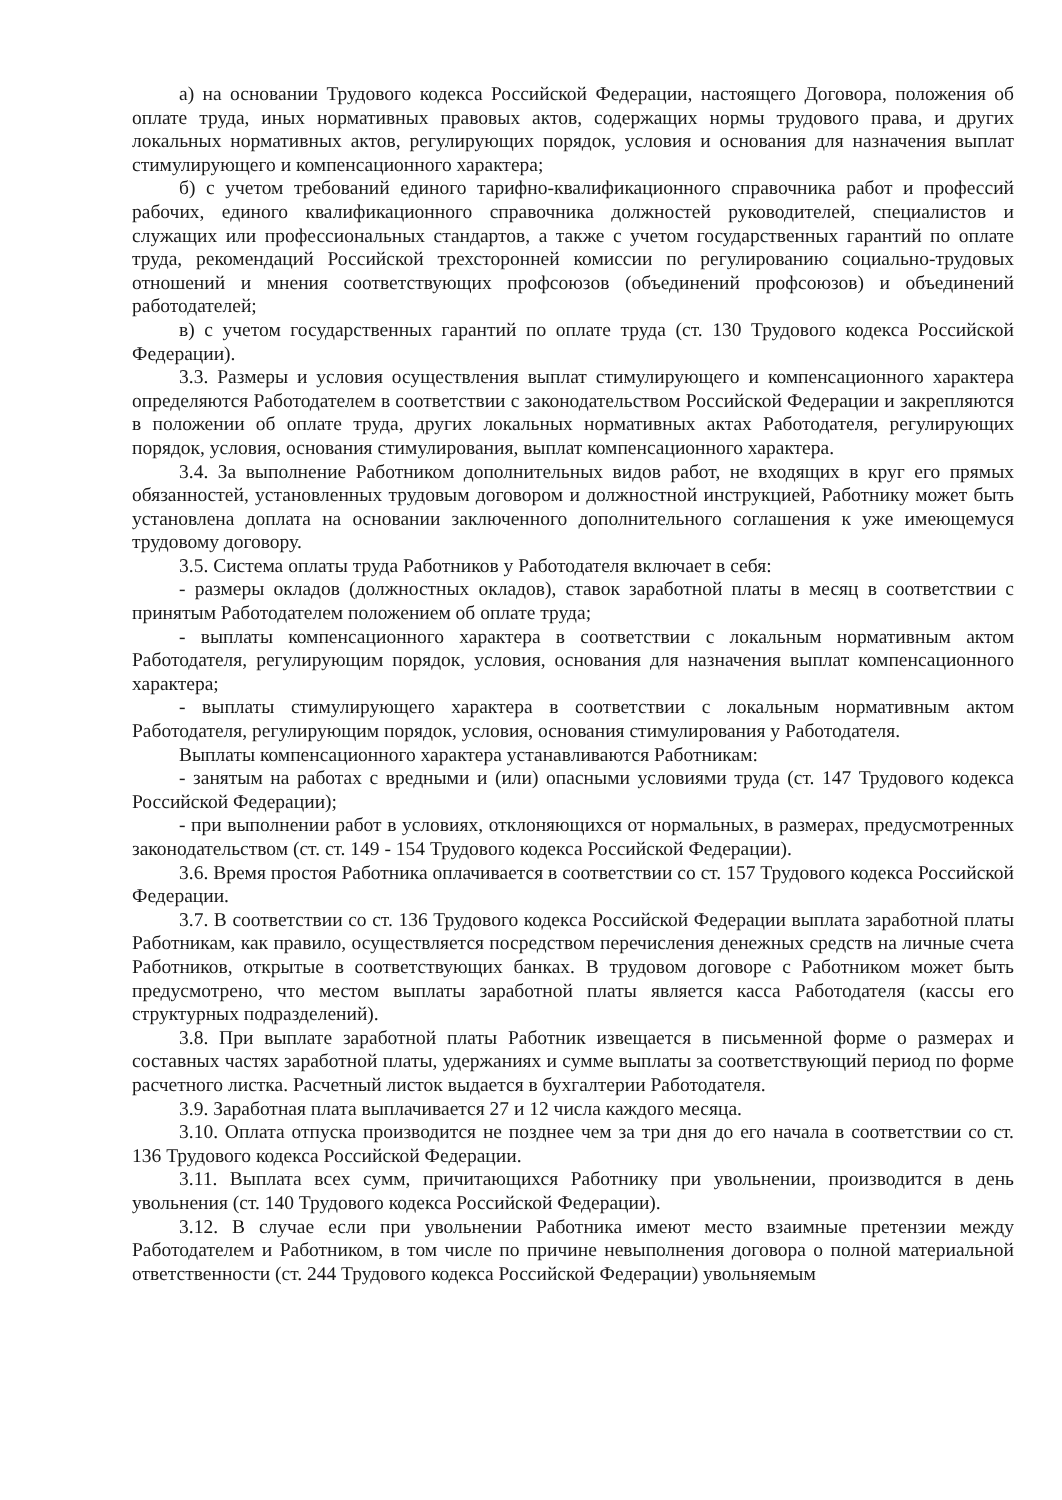а) на основании Трудового кодекса Российской Федерации, настоящего Договора, положения об оплате труда, иных нормативных правовых актов, содержащих нормы трудового права, и других локальных нормативных актов, регулирующих порядок, условия и основания для назначения выплат стимулирующего и компенсационного характера;
б) с учетом требований единого тарифно-квалификационного справочника работ и профессий рабочих, единого квалификационного справочника должностей руководителей, специалистов и служащих или профессиональных стандартов, а также с учетом государственных гарантий по оплате труда, рекомендаций Российской трехсторонней комиссии по регулированию социально-трудовых отношений и мнения соответствующих профсоюзов (объединений профсоюзов) и объединений работодателей;
в) с учетом государственных гарантий по оплате труда (ст. 130 Трудового кодекса Российской Федерации).
3.3. Размеры и условия осуществления выплат стимулирующего и компенсационного характера определяются Работодателем в соответствии с законодательством Российской Федерации и закрепляются в положении об оплате труда, других локальных нормативных актах Работодателя, регулирующих порядок, условия, основания стимулирования, выплат компенсационного характера.
3.4. За выполнение Работником дополнительных видов работ, не входящих в круг его прямых обязанностей, установленных трудовым договором и должностной инструкцией, Работнику может быть установлена доплата на основании заключенного дополнительного соглашения к уже имеющемуся трудовому договору.
3.5. Система оплаты труда Работников у Работодателя включает в себя:
- размеры окладов (должностных окладов), ставок заработной платы в месяц в соответствии с принятым Работодателем положением об оплате труда;
- выплаты компенсационного характера в соответствии с локальным нормативным актом Работодателя, регулирующим порядок, условия, основания для назначения выплат компенсационного характера;
- выплаты стимулирующего характера в соответствии с локальным нормативным актом Работодателя, регулирующим порядок, условия, основания стимулирования у Работодателя.
Выплаты компенсационного характера устанавливаются Работникам:
- занятым на работах с вредными и (или) опасными условиями труда (ст. 147 Трудового кодекса Российской Федерации);
- при выполнении работ в условиях, отклоняющихся от нормальных, в размерах, предусмотренных законодательством (ст. ст. 149 - 154 Трудового кодекса Российской Федерации).
3.6. Время простоя Работника оплачивается в соответствии со ст. 157 Трудового кодекса Российской Федерации.
3.7. В соответствии со ст. 136 Трудового кодекса Российской Федерации выплата заработной платы Работникам, как правило, осуществляется посредством перечисления денежных средств на личные счета Работников, открытые в соответствующих банках. В трудовом договоре с Работником может быть предусмотрено, что местом выплаты заработной платы является касса Работодателя (кассы его структурных подразделений).
3.8. При выплате заработной платы Работник извещается в письменной форме о размерах и составных частях заработной платы, удержаниях и сумме выплаты за соответствующий период по форме расчетного листка. Расчетный листок выдается в бухгалтерии Работодателя.
3.9. Заработная плата выплачивается 27 и 12 числа каждого месяца.
3.10. Оплата отпуска производится не позднее чем за три дня до его начала в соответствии со ст. 136 Трудового кодекса Российской Федерации.
3.11. Выплата всех сумм, причитающихся Работнику при увольнении, производится в день увольнения (ст. 140 Трудового кодекса Российской Федерации).
3.12. В случае если при увольнении Работника имеют место взаимные претензии между Работодателем и Работником, в том числе по причине невыполнения договора о полной материальной ответственности (ст. 244 Трудового кодекса Российской Федерации) увольняемым